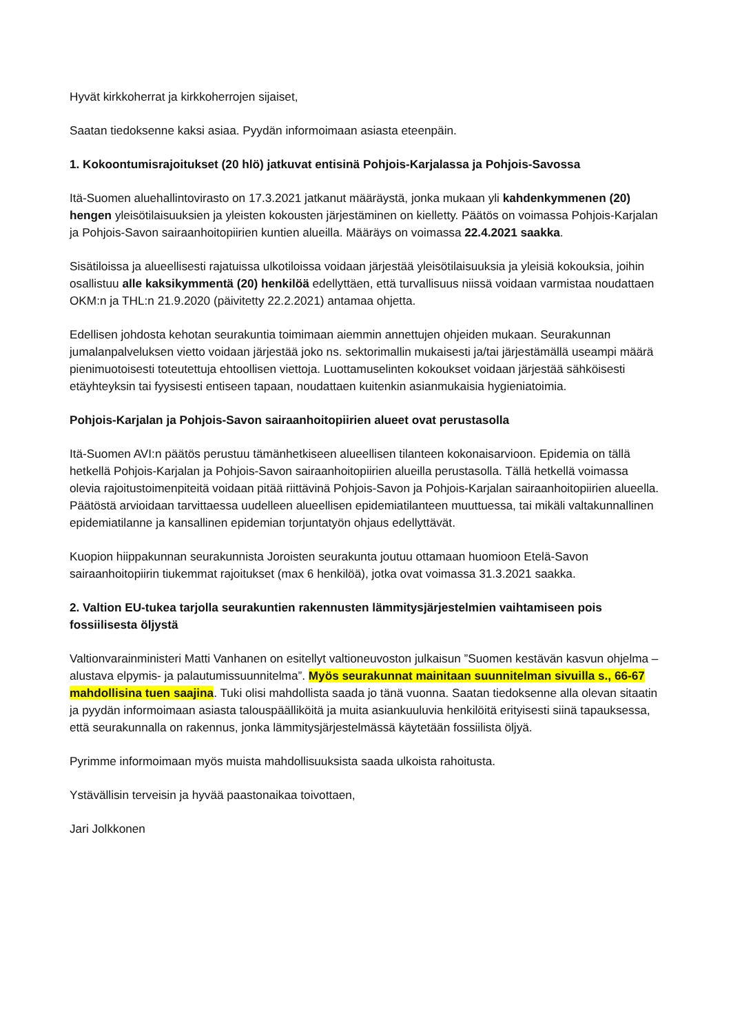Hyvät kirkkoherrat ja kirkkoherrojen sijaiset,
Saatan tiedoksenne kaksi asiaa. Pyydän informoimaan asiasta eteenpäin.
1. Kokoontumisrajoitukset (20 hlö) jatkuvat entisinä Pohjois-Karjalassa ja Pohjois-Savossa
Itä-Suomen aluehallintovirasto on 17.3.2021 jatkanut määräystä, jonka mukaan yli kahdenkymmenen (20) hengen yleisötilaisuuksien ja yleisten kokousten järjestäminen on kielletty. Päätös on voimassa Pohjois-Karjalan ja Pohjois-Savon sairaanhoitopiirien kuntien alueilla. Määräys on voimassa 22.4.2021 saakka.
Sisätiloissa ja alueellisesti rajatuissa ulkotiloissa voidaan järjestää yleisötilaisuuksia ja yleisiä kokouksia, joihin osallistuu alle kaksikymmentä (20) henkilöä edellyttäen, että turvallisuus niissä voidaan varmistaa noudattaen OKM:n ja THL:n 21.9.2020 (päivitetty 22.2.2021) antamaa ohjetta.
Edellisen johdosta kehotan seurakuntia toimimaan aiemmin annettujen ohjeiden mukaan. Seurakunnan jumalanpalveluksen vietto voidaan järjestää joko ns. sektorimallin mukaisesti ja/tai järjestämällä useampi määrä pienimuotoisesti toteutettuja ehtoollisen viettoja. Luottamuselinten kokoukset voidaan järjestää sähköisesti etäyhteyksin tai fyysisesti entiseen tapaan, noudattaen kuitenkin asianmukaisia hygieniatoimia.
Pohjois-Karjalan ja Pohjois-Savon sairaanhoitopiirien alueet ovat perustasolla
Itä-Suomen AVI:n päätös perustuu tämänhetkiseen alueellisen tilanteen kokonaisarvioon. Epidemia on tällä hetkellä Pohjois-Karjalan ja Pohjois-Savon sairaanhoitopiirien alueilla perustasolla. Tällä hetkellä voimassa olevia rajoitustoimenpiteitä voidaan pitää riittävinä Pohjois-Savon ja Pohjois-Karjalan sairaanhoitopiirien alueella. Päätöstä arvioidaan tarvittaessa uudelleen alueellisen epidemiatilanteen muuttuessa, tai mikäli valtakunnallinen epidemiatilanne ja kansallinen epidemian torjuntatyön ohjaus edellyttävät.
Kuopion hiippakunnan seurakunnista Joroisten seurakunta joutuu ottamaan huomioon Etelä-Savon sairaanhoitopiirin tiukemmat rajoitukset (max 6 henkilöä), jotka ovat voimassa 31.3.2021 saakka.
2. Valtion EU-tukea tarjolla seurakuntien rakennusten lämmitysjärjestelmien vaihtamiseen pois fossiilisesta öljystä
Valtionvarainministeri Matti Vanhanen on esitellyt valtioneuvoston julkaisun ”Suomen kestävän kasvun ohjelma – alustava elpymis- ja palautumissuunnitelma”. Myös seurakunnat mainitaan suunnitelman sivuilla s., 66-67 mahdollisina tuen saajina. Tuki olisi mahdollista saada jo tänä vuonna. Saatan tiedoksenne alla olevan sitaatin ja pyydän informoimaan asiasta talouspäälliköitä ja muita asiankuuluvia henkilöitä erityisesti siinä tapauksessa, että seurakunnalla on rakennus, jonka lämmitysjärjestelmässä käytetään fossiilista öljyä.
Pyrimme informoimaan myös muista mahdollisuuksista saada ulkoista rahoitusta.
Ystävällisin terveisin ja hyvää paastonaikaa toivottaen,
Jari Jolkkonen